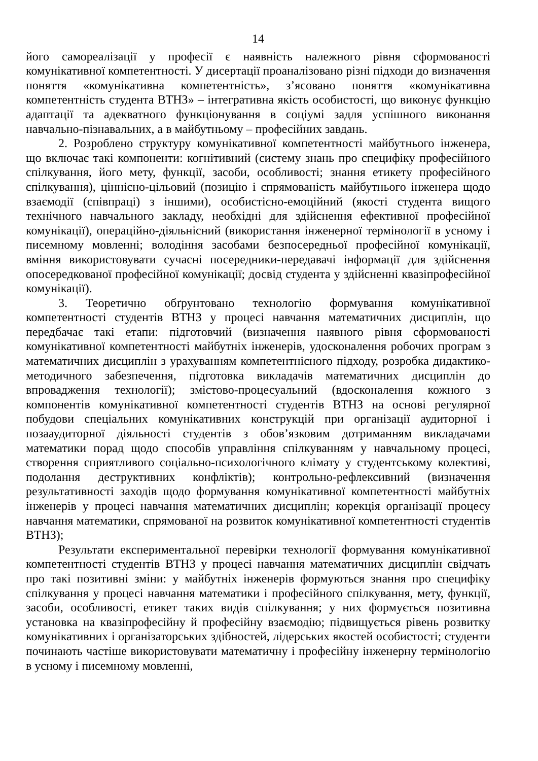14
його самореалізації у професії є наявність належного рівня сформованості комунікативної компетентності. У дисертації проаналізовано різні підходи до визначення поняття «комунікативна компетентність», з’ясовано поняття «комунікативна компетентність студента ВТНЗ» – інтегративна якість особистості, що виконує функцію адаптації та адекватного функціонування в соціумі задля успішного виконання навчально-пізнавальних, а в майбутньому – професійних завдань.
2. Розроблено структуру комунікативної компетентності майбутнього інженера, що включає такі компоненти: когнітивний (систему знань про специфіку професійного спілкування, його мету, функції, засоби, особливості; знання етикету професійного спілкування), ціннісно-цільовий (позицію і спрямованість майбутнього інженера щодо взаємодії (співпраці) з іншими), особистісно-емоційний (якості студента вищого технічного навчального закладу, необхідні для здійснення ефективної професійної комунікації), операційно-діяльнісний (використання інженерної термінології в усному і писемному мовленні; володіння засобами безпосередньої професійної комунікації, вміння використовувати сучасні посередники-передавачі інформації для здійснення опосередкованої професійної комунікації; досвід студента у здійсненні квазіпрофесійної комунікації).
3. Теоретично обґрунтовано технологію формування комунікативної компетентності студентів ВТНЗ у процесі навчання математичних дисциплін, що передбачає такі етапи: підготовчий (визначення наявного рівня сформованості комунікативної компетентності майбутніх інженерів, удосконалення робочих програм з математичних дисциплін з урахуванням компетентнісного підходу, розробка дидактико-методичного забезпечення, підготовка викладачів математичних дисциплін до впровадження технології); змістово-процесуальний (вдосконалення кожного з компонентів комунікативної компетентності студентів ВТНЗ на основі регулярної побудови спеціальних комунікативних конструкцій при організації аудиторної і позааудиторної діяльності студентів з обов’язковим дотриманням викладачами математики порад щодо способів управління спілкуванням у навчальному процесі, створення сприятливого соціально-психологічного клімату у студентському колективі, подолання деструктивних конфліктів); контрольно-рефлексивний (визначення результативності заходів щодо формування комунікативної компетентності майбутніх інженерів у процесі навчання математичних дисциплін; корекція організації процесу навчання математики, спрямованої на розвиток комунікативної компетентності студентів ВТНЗ);
Результати експериментальної перевірки технології формування комунікативної компетентності студентів ВТНЗ у процесі навчання математичних дисциплін свідчать про такі позитивні зміни: у майбутніх інженерів формуються знання про специфіку спілкування у процесі навчання математики і професійного спілкування, мету, функції, засоби, особливості, етикет таких видів спілкування; у них формується позитивна установка на квазіпрофесійну й професійну взаємодію; підвищується рівень розвитку комунікативних і організаторських здібностей, лідерських якостей особистості; студенти починають частіше використовувати математичну і професійну інженерну термінологію в усному і писемному мовленні,